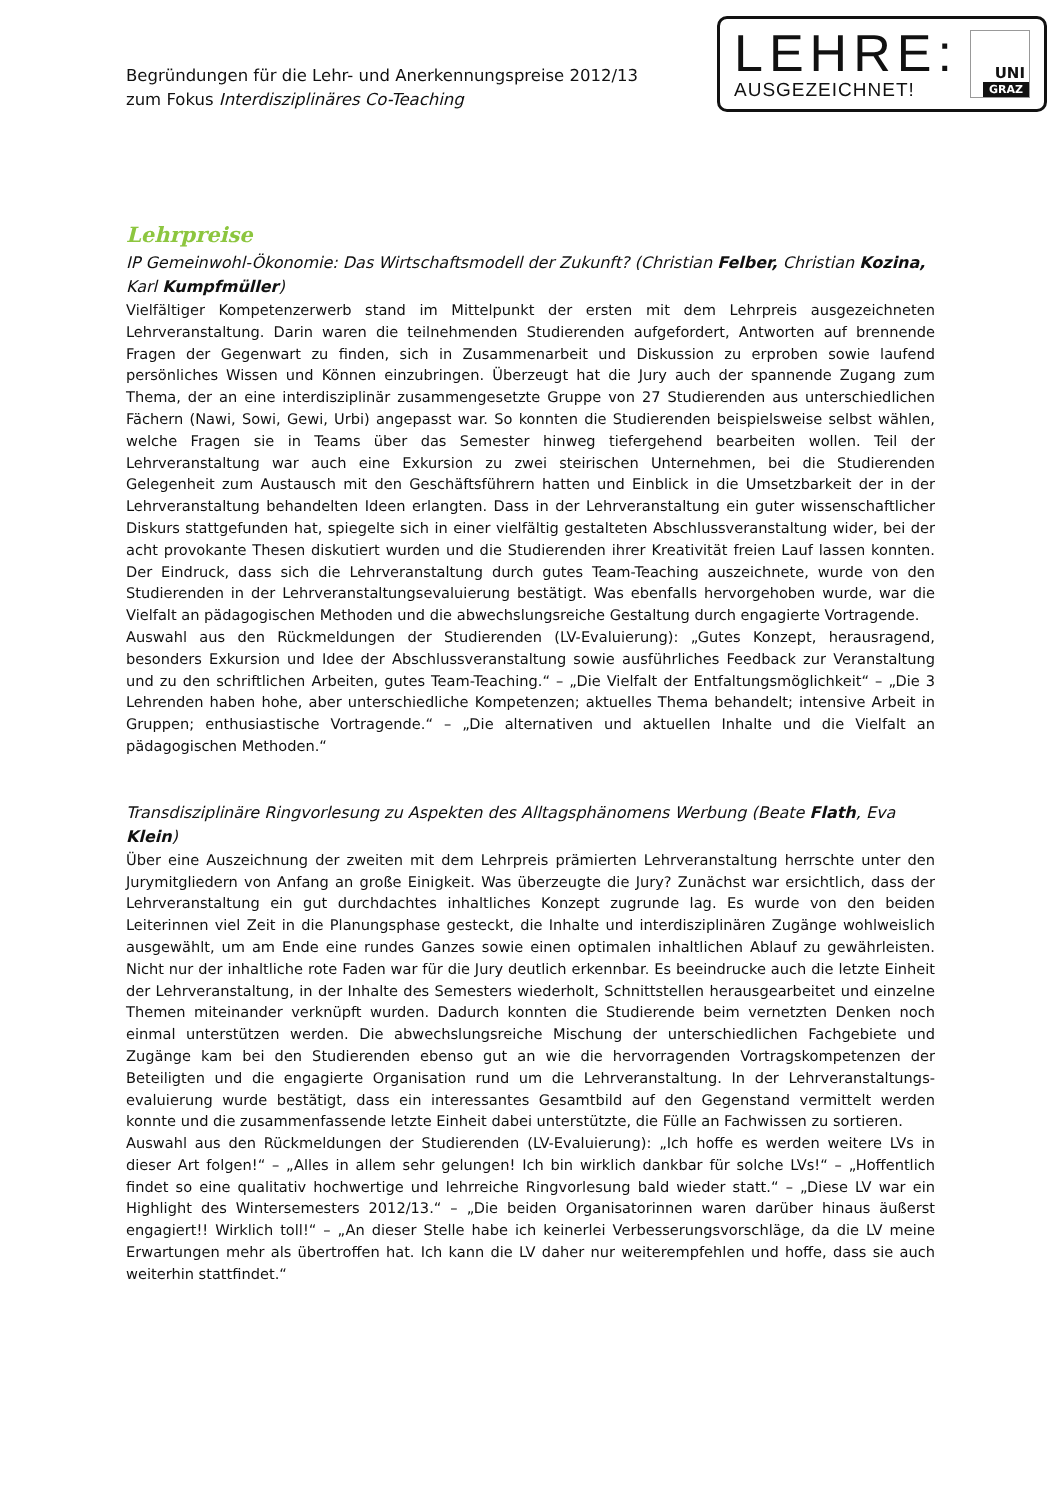Begründungen für die Lehr- und Anerkennungspreise 2012/13
zum Fokus Interdisziplinäres Co-Teaching
LEHRE:
AUSGEZEICHNET!
UNI
GRAZ
Lehrpreise
IP Gemeinwohl-Ökonomie: Das Wirtschaftsmodell der Zukunft? (Christian Felber, Christian Kozina, Karl Kumpfmüller)
Vielfältiger Kompetenzerwerb stand im Mittelpunkt der ersten mit dem Lehrpreis ausgezeichneten Lehrveranstaltung. Darin waren die teilnehmenden Studierenden aufgefordert, Antworten auf brennende Fragen der Gegenwart zu finden, sich in Zusammenarbeit und Diskussion zu erproben sowie laufend persönliches Wissen und Können einzubringen. Überzeugt hat die Jury auch der spannende Zugang zum Thema, der an eine interdisziplinär zusammengesetzte Gruppe von 27 Studierenden aus unterschiedlichen Fächern (Nawi, Sowi, Gewi, Urbi) angepasst war. So konnten die Studierenden beispielsweise selbst wählen, welche Fragen sie in Teams über das Semester hinweg tiefergehend bearbeiten wollen. Teil der Lehrveranstaltung war auch eine Exkursion zu zwei steirischen Unternehmen, bei die Studierenden Gelegenheit zum Austausch mit den Geschäftsführern hatten und Einblick in die Umsetzbarkeit der in der Lehrveranstaltung behandelten Ideen erlangten. Dass in der Lehrveranstaltung ein guter wissenschaftlicher Diskurs stattgefunden hat, spiegelte sich in einer vielfältig gestalteten Abschlussveranstaltung wider, bei der acht provokante Thesen diskutiert wurden und die Studierenden ihrer Kreativität freien Lauf lassen konnten. Der Eindruck, dass sich die Lehrveranstaltung durch gutes Team-Teaching auszeichnete, wurde von den Studierenden in der Lehrveranstaltungsevaluierung bestätigt. Was ebenfalls hervorgehoben wurde, war die Vielfalt an pädagogischen Methoden und die abwechslungsreiche Gestaltung durch engagierte Vortragende.
Auswahl aus den Rückmeldungen der Studierenden (LV-Evaluierung): „Gutes Konzept, herausragend, besonders Exkursion und Idee der Abschlussveranstaltung sowie ausführliches Feedback zur Veranstaltung und zu den schriftlichen Arbeiten, gutes Team-Teaching.“ – „Die Vielfalt der Entfaltungsmöglichkeit“ – „Die 3 Lehrenden haben hohe, aber unterschiedliche Kompetenzen; aktuelles Thema behandelt; intensive Arbeit in Gruppen; enthusiastische Vortragende.“ – „Die alternativen und aktuellen Inhalte und die Vielfalt an pädagogischen Methoden.“
Transdisziplinäre Ringvorlesung zu Aspekten des Alltagsphänomens Werbung (Beate Flath, Eva Klein)
Über eine Auszeichnung der zweiten mit dem Lehrpreis prämierten Lehrveranstaltung herrschte unter den Jurymitgliedern von Anfang an große Einigkeit. Was überzeugte die Jury? Zunächst war ersichtlich, dass der Lehrveranstaltung ein gut durchdachtes inhaltliches Konzept zugrunde lag. Es wurde von den beiden Leiterinnen viel Zeit in die Planungsphase gesteckt, die Inhalte und interdisziplinären Zugänge wohlweislich ausgewählt, um am Ende eine rundes Ganzes sowie einen optimalen inhaltlichen Ablauf zu gewährleisten. Nicht nur der inhaltliche rote Faden war für die Jury deutlich erkennbar. Es beeindrucke auch die letzte Einheit der Lehrveranstaltung, in der Inhalte des Semesters wiederholt, Schnittstellen herausgearbeitet und einzelne Themen miteinander verknüpft wurden. Dadurch konnten die Studierende beim vernetzten Denken noch einmal unterstützen werden. Die abwechslungsreiche Mischung der unterschiedlichen Fachgebiete und Zugänge kam bei den Studierenden ebenso gut an wie die hervorragenden Vortragskompetenzen der Beteiligten und die engagierte Organisation rund um die Lehrveranstaltung. In der Lehrveranstaltungs-evaluierung wurde bestätigt, dass ein interessantes Gesamtbild auf den Gegenstand vermittelt werden konnte und die zusammenfassende letzte Einheit dabei unterstützte, die Fülle an Fachwissen zu sortieren.
Auswahl aus den Rückmeldungen der Studierenden (LV-Evaluierung): „Ich hoffe es werden weitere LVs in dieser Art folgen!“ – „Alles in allem sehr gelungen! Ich bin wirklich dankbar für solche LVs!“ – „Hoffentlich findet so eine qualitativ hochwertige und lehrreiche Ringvorlesung bald wieder statt.“ – „Diese LV war ein Highlight des Wintersemesters 2012/13.“ – „Die beiden Organisatorinnen waren darüber hinaus äußerst engagiert!! Wirklich toll!“ – „An dieser Stelle habe ich keinerlei Verbesserungsvorschläge, da die LV meine Erwartungen mehr als übertroffen hat. Ich kann die LV daher nur weiterempfehlen und hoffe, dass sie auch weiterhin stattfindet.“